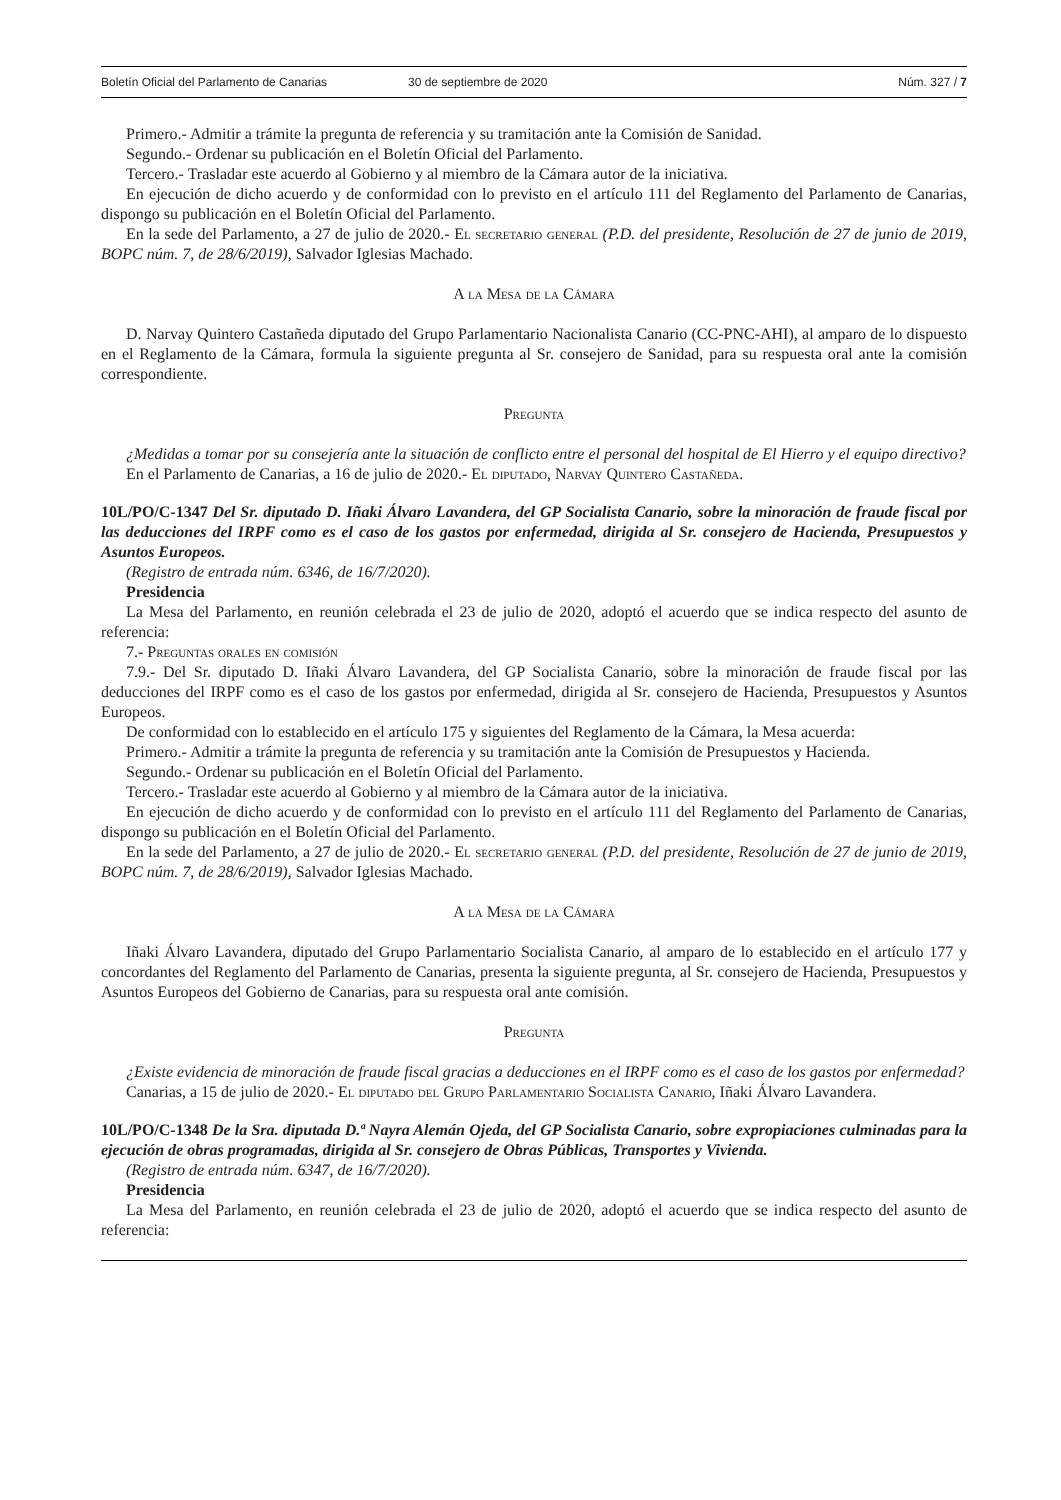Boletín Oficial del Parlamento de Canarias 30 de septiembre de 2020 Núm. 327 / 7
Primero.- Admitir a trámite la pregunta de referencia y su tramitación ante la Comisión de Sanidad.
Segundo.- Ordenar su publicación en el Boletín Oficial del Parlamento.
Tercero.- Trasladar este acuerdo al Gobierno y al miembro de la Cámara autor de la iniciativa.
En ejecución de dicho acuerdo y de conformidad con lo previsto en el artículo 111 del Reglamento del Parlamento de Canarias, dispongo su publicación en el Boletín Oficial del Parlamento.
En la sede del Parlamento, a 27 de julio de 2020.- El secretario general (P.D. del presidente, Resolución de 27 de junio de 2019, BOPC núm. 7, de 28/6/2019), Salvador Iglesias Machado.
A la Mesa de la Cámara
D. Narvay Quintero Castañeda diputado del Grupo Parlamentario Nacionalista Canario (CC-PNC-AHI), al amparo de lo dispuesto en el Reglamento de la Cámara, formula la siguiente pregunta al Sr. consejero de Sanidad, para su respuesta oral ante la comisión correspondiente.
Pregunta
¿Medidas a tomar por su consejería ante la situación de conflicto entre el personal del hospital de El Hierro y el equipo directivo?
En el Parlamento de Canarias, a 16 de julio de 2020.- El diputado, Narvay Quintero Castañeda.
10L/PO/C-1347 Del Sr. diputado D. Iñaki Álvaro Lavandera, del GP Socialista Canario, sobre la minoración de fraude fiscal por las deducciones del IRPF como es el caso de los gastos por enfermedad, dirigida al Sr. consejero de Hacienda, Presupuestos y Asuntos Europeos.
(Registro de entrada núm. 6346, de 16/7/2020).
Presidencia
La Mesa del Parlamento, en reunión celebrada el 23 de julio de 2020, adoptó el acuerdo que se indica respecto del asunto de referencia:
7.- Preguntas orales en comisión
7.9.- Del Sr. diputado D. Iñaki Álvaro Lavandera, del GP Socialista Canario, sobre la minoración de fraude fiscal por las deducciones del IRPF como es el caso de los gastos por enfermedad, dirigida al Sr. consejero de Hacienda, Presupuestos y Asuntos Europeos.
De conformidad con lo establecido en el artículo 175 y siguientes del Reglamento de la Cámara, la Mesa acuerda:
Primero.- Admitir a trámite la pregunta de referencia y su tramitación ante la Comisión de Presupuestos y Hacienda.
Segundo.- Ordenar su publicación en el Boletín Oficial del Parlamento.
Tercero.- Trasladar este acuerdo al Gobierno y al miembro de la Cámara autor de la iniciativa.
En ejecución de dicho acuerdo y de conformidad con lo previsto en el artículo 111 del Reglamento del Parlamento de Canarias, dispongo su publicación en el Boletín Oficial del Parlamento.
En la sede del Parlamento, a 27 de julio de 2020.- El secretario general (P.D. del presidente, Resolución de 27 de junio de 2019, BOPC núm. 7, de 28/6/2019), Salvador Iglesias Machado.
A la Mesa de la Cámara
Iñaki Álvaro Lavandera, diputado del Grupo Parlamentario Socialista Canario, al amparo de lo establecido en el artículo 177 y concordantes del Reglamento del Parlamento de Canarias, presenta la siguiente pregunta, al Sr. consejero de Hacienda, Presupuestos y Asuntos Europeos del Gobierno de Canarias, para su respuesta oral ante comisión.
Pregunta
¿Existe evidencia de minoración de fraude fiscal gracias a deducciones en el IRPF como es el caso de los gastos por enfermedad?
Canarias, a 15 de julio de 2020.- El diputado del Grupo Parlamentario Socialista Canario, Iñaki Álvaro Lavandera.
10L/PO/C-1348 De la Sra. diputada D.ª Nayra Alemán Ojeda, del GP Socialista Canario, sobre expropiaciones culminadas para la ejecución de obras programadas, dirigida al Sr. consejero de Obras Públicas, Transportes y Vivienda.
(Registro de entrada núm. 6347, de 16/7/2020).
Presidencia
La Mesa del Parlamento, en reunión celebrada el 23 de julio de 2020, adoptó el acuerdo que se indica respecto del asunto de referencia: